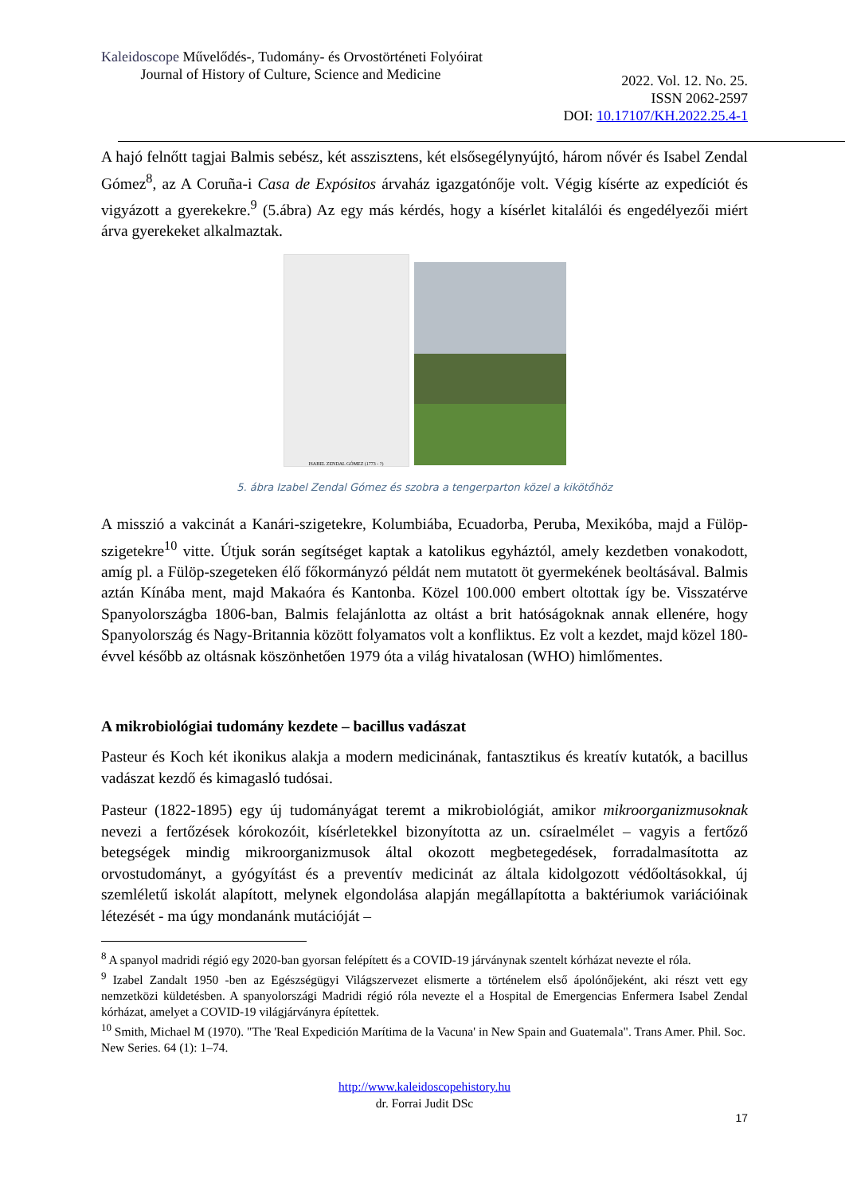Kaleidoscope Művelődés-, Tudomány- és Orvostörténeti Folyóirat
Journal of History of Culture, Science and Medicine
2022. Vol. 12. No. 25.
ISSN 2062-2597
DOI: 10.17107/KH.2022.25.4-1
A hajó felnőtt tagjai Balmis sebész, két asszisztens, két elsősegélynyújtó, három nővér és Isabel Zendal Gómez<sup>8</sup>, az A Coruña-i Casa de Expósitos árvaház igazgatónője volt. Végig kísérte az expedíciót és vigyázott a gyerekekre.<sup>9</sup> (5.ábra) Az egy más kérdés, hogy a kísérlet kitalálói és engedélyezői miért árva gyerekeket alkalmaztak.
ISABEL ZENDAL GÓMEZ (1773 - ?)
5. ábra Izabel Zendal Gómez és szobra a tengerparton közel a kikötőhöz
A misszió a vakcinát a Kanári-szigetekre, Kolumbiába, Ecuadorba, Peruba, Mexikóba, majd a Fülöp-szigetekre<sup>10</sup> vitte. Útjuk során segítséget kaptak a katolikus egyháztól, amely kezdetben vonakodott, amíg pl. a Fülöp-szegeteken élő főkormányzó példát nem mutatott öt gyermekének beoltásával. Balmis aztán Kínába ment, majd Makaóra és Kantonba. Közel 100.000 embert oltottak így be. Visszatérve Spanyolországba 1806-ban, Balmis felajánlotta az oltást a brit hatóságoknak annak ellenére, hogy Spanyolország és Nagy-Britannia között folyamatos volt a konfliktus. Ez volt a kezdet, majd közel 180-évvel később az oltásnak köszönhetően 1979 óta a világ hivatalosan (WHO) himlőmentes.
A mikrobiológiai tudomány kezdete – bacillus vadászat
Pasteur és Koch két ikonikus alakja a modern medicinának, fantasztikus és kreatív kutatók, a bacillus vadászat kezdő és kimagasló tudósai.
Pasteur (1822-1895) egy új tudományágat teremt a mikrobiológiát, amikor mikroorganizmusoknak nevezi a fertőzések kórokozóit, kísérletekkel bizonyította az un. csíraelmélet – vagyis a fertőző betegségek mindig mikroorganizmusok által okozott megbetegedések, forradalmasította az orvostudományt, a gyógyítást és a preventív medicinát az általa kidolgozott védőoltásokkal, új szemléletű iskolát alapított, melynek elgondolása alapján megállapította a baktériumok variációinak létezését - ma úgy mondanánk mutációját –
<sup>8</sup> A spanyol madridi régió egy 2020-ban gyorsan felépített és a COVID-19 járványnak szentelt kórházat nevezte el róla.
<sup>9</sup> Izabel Zandalt 1950 -ben az Egészségügyi Világszervezet elismerte a történelem első ápolónőjeként, aki részt vett egy nemzetközi küldetésben. A spanyolországi Madridi régió róla nevezte el a Hospital de Emergencias Enfermera Isabel Zendal kórházat, amelyet a COVID-19 világjárványra építettek.
<sup>10</sup> Smith, Michael M (1970). "The 'Real Expedición Marítima de la Vacuna' in New Spain and Guatemala". Trans Amer. Phil. Soc. New Series. 64 (1): 1–74.
http://www.kaleidoscopehistory.hu
dr. Forrai Judit DSc
17